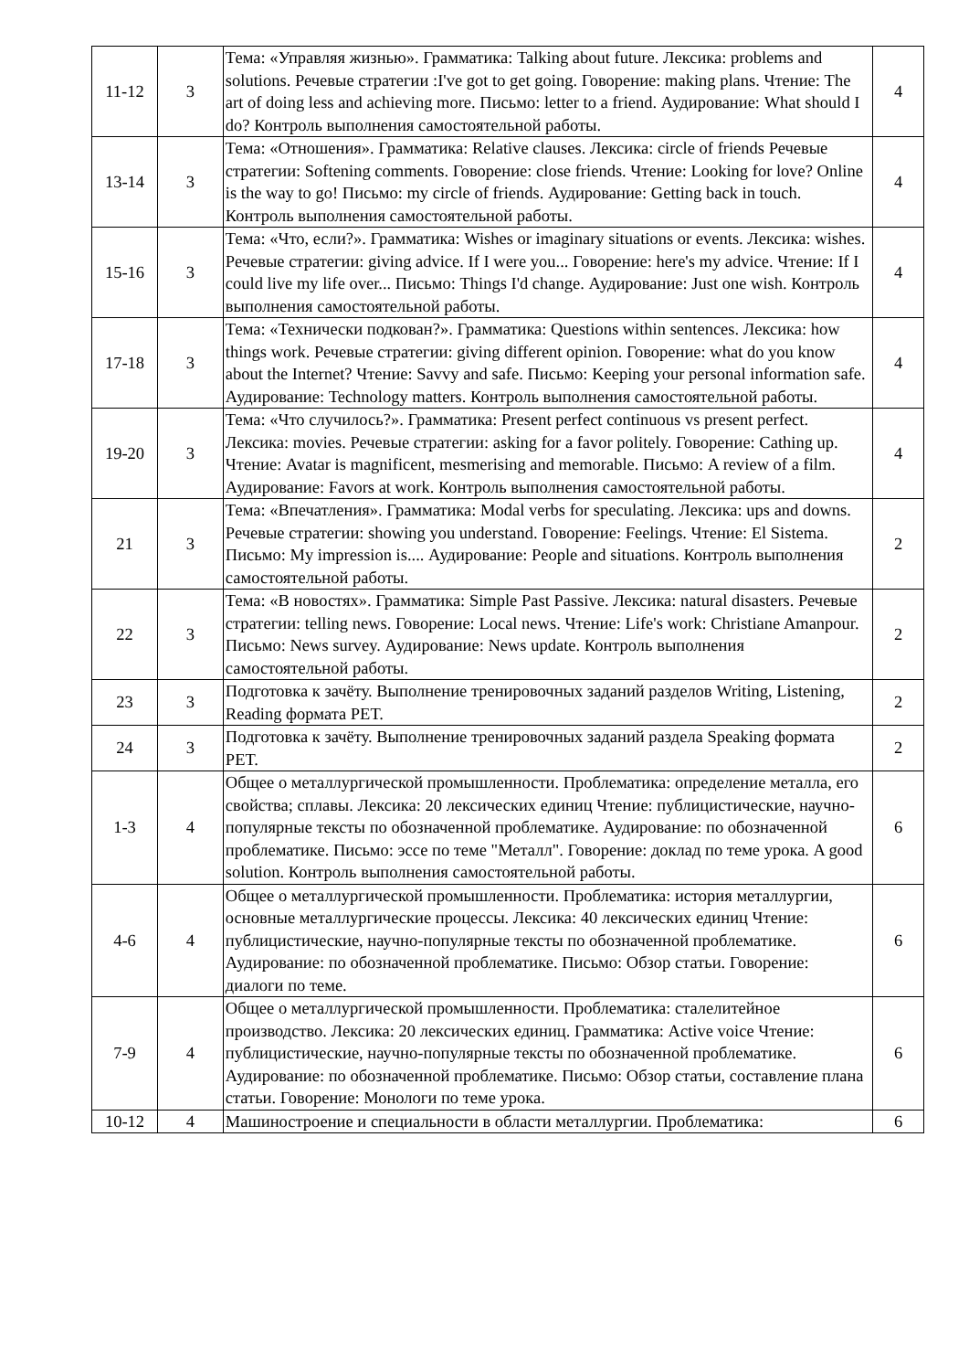| 11-12 | 3 | Тема: «Управляя жизнью». Грамматика: Talking about future. Лексика: problems and solutions. Речевые стратегии :I've got to get going. Говорение: making plans. Чтение: The art of doing less and achieving more. Письмо: letter to a friend. Аудирование: What should I do? Контроль выполнения самостоятельной работы. | 4 |
| 13-14 | 3 | Тема: «Отношения». Грамматика: Relative clauses. Лексика: circle of friends Речевые стратегии: Softening comments. Говорение: close friends. Чтение: Looking for love? Online is the way to go! Письмо: my circle of friends. Аудирование: Getting back in touch. Контроль выполнения самостоятельной работы. | 4 |
| 15-16 | 3 | Тема: «Что, если?». Грамматика: Wishes or imaginary situations or events. Лексика: wishes. Речевые стратегии: giving advice. If I were you... Говорение: here's my advice. Чтение: If I could live my life over... Письмо: Things I'd change. Аудирование: Just one wish. Контроль выполнения самостоятельной работы. | 4 |
| 17-18 | 3 | Тема: «Технически подкован?». Грамматика: Questions within sentences. Лексика: how things work. Речевые стратегии: giving different opinion. Говорение: what do you know about the Internet? Чтение: Savvy and safe. Письмо: Keeping your personal information safe. Аудирование: Technology matters. Контроль выполнения самостоятельной работы. | 4 |
| 19-20 | 3 | Тема: «Что случилось?». Грамматика: Present perfect continuous vs present perfect. Лексика: movies. Речевые стратегии: asking for a favor politely. Говорение: Cathing up. Чтение: Avatar is magnificent, mesmerising and memorable. Письмо: A review of a film. Аудирование: Favors at work. Контроль выполнения самостоятельной работы. | 4 |
| 21 | 3 | Тема: «Впечатления». Грамматика: Modal verbs for speculating. Лексика: ups and downs. Речевые стратегии: showing you understand. Говорение: Feelings. Чтение: El Sistema. Письмо: My impression is.... Аудирование: People and situations. Контроль выполнения самостоятельной работы. | 2 |
| 22 | 3 | Тема: «В новостях». Грамматика: Simple Past Passive. Лексика: natural disasters. Речевые стратегии: telling news. Говорение: Local news. Чтение: Life's work: Christiane Amanpour. Письмо: News survey. Аудирование: News update. Контроль выполнения самостоятельной работы. | 2 |
| 23 | 3 | Подготовка к зачёту. Выполнение тренировочных заданий разделов Writing, Listening, Reading формата PET. | 2 |
| 24 | 3 | Подготовка к зачёту. Выполнение тренировочных заданий раздела Speaking формата PET. | 2 |
| 1-3 | 4 | Общее о металлургической промышленности. Проблематика: определение металла, его свойства; сплавы. Лексика: 20 лексических единиц Чтение: публицистические, научно-популярные тексты по обозначенной проблематике. Аудирование: по обозначенной проблематике. Письмо: эссе по теме "Металл". Говорение: доклад по теме урока. A good solution. Контроль выполнения самостоятельной работы. | 6 |
| 4-6 | 4 | Общее о металлургической промышленности. Проблематика: история металлургии, основные металлургические процессы. Лексика: 40 лексических единиц Чтение: публицистические, научно-популярные тексты по обозначенной проблематике. Аудирование: по обозначенной проблематике. Письмо: Обзор статьи. Говорение: диалоги по теме. | 6 |
| 7-9 | 4 | Общее о металлургической промышленности. Проблематика: сталелитейное производство. Лексика: 20 лексических единиц. Грамматика: Active voice Чтение: публицистические, научно-популярные тексты по обозначенной проблематике. Аудирование: по обозначенной проблематике. Письмо: Обзор статьи, составление плана статьи. Говорение: Монологи по теме урока. | 6 |
| 10-12 | 4 | Машиностроение и специальности в области металлургии. Проблематика: | 6 |